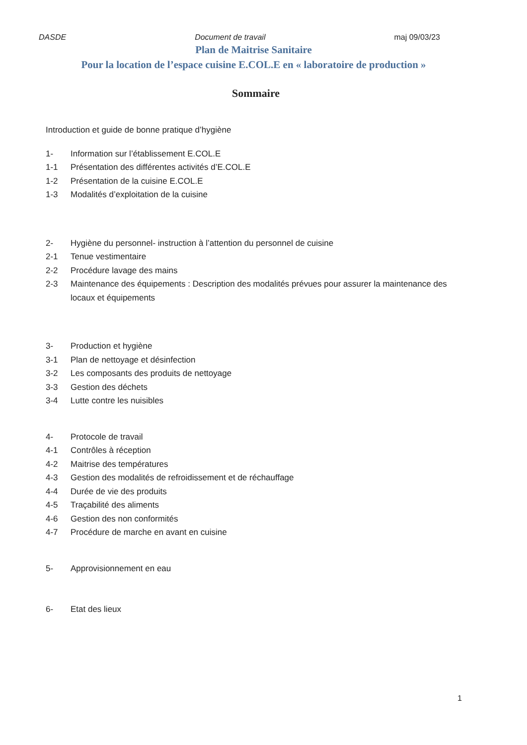DASDE Document de travail maj 09/03/23
Plan de Maitrise Sanitaire
Pour la location de l’espace cuisine E.COL.E en « laboratoire de production »
Sommaire
Introduction et guide de bonne pratique d’hygiène
1- Information sur l’établissement E.COL.E
1-1 Présentation des différentes activités d’E.COL.E
1-2 Présentation de la cuisine E.COL.E
1-3 Modalités d’exploitation de la cuisine
2- Hygiène du personnel- instruction à l’attention du personnel de cuisine
2-1 Tenue vestimentaire
2-2 Procédure lavage des mains
2-3 Maintenance des équipements : Description des modalités prévues pour assurer la maintenance des locaux et équipements
3- Production et hygiène
3-1 Plan de nettoyage et désinfection
3-2 Les composants des produits de nettoyage
3-3 Gestion des déchets
3-4 Lutte contre les nuisibles
4- Protocole de travail
4-1 Contrôles à réception
4-2 Maitrise des températures
4-3 Gestion des modalités de refroidissement et de réchauffage
4-4 Durée de vie des produits
4-5 Traçabilité des aliments
4-6 Gestion des non conformités
4-7 Procédure de marche en avant en cuisine
5- Approvisionnement en eau
6- Etat des lieux
1